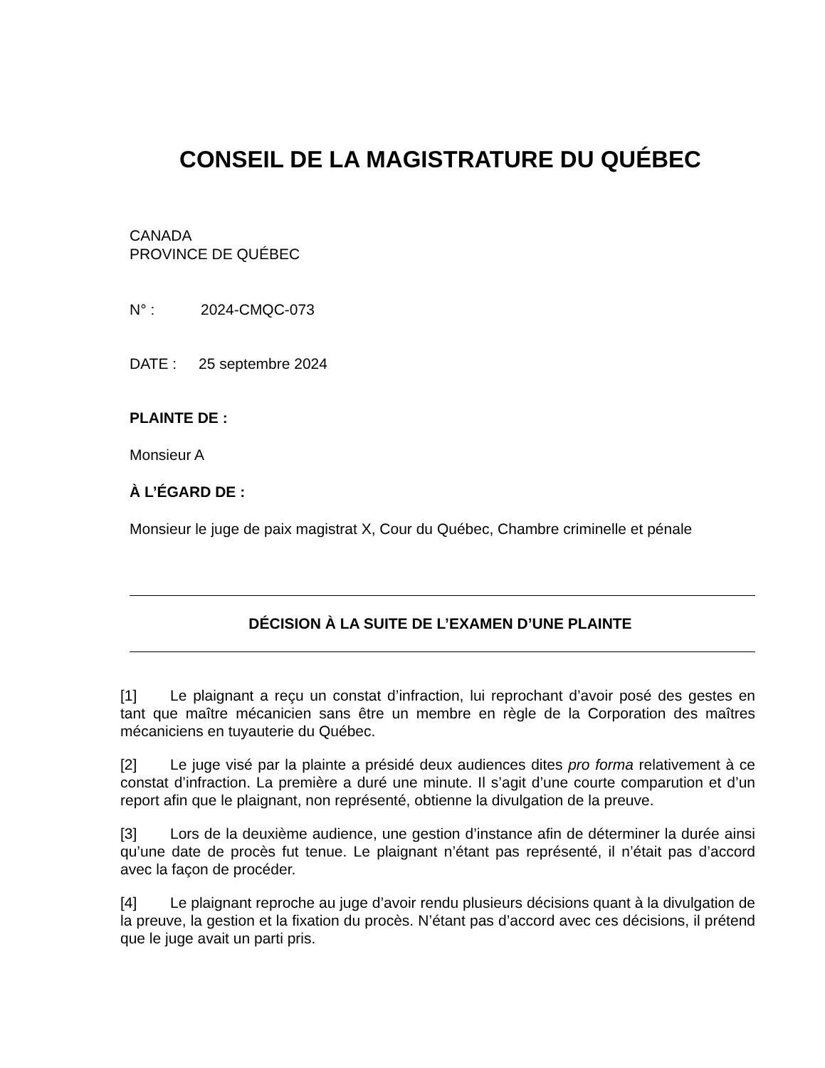CONSEIL DE LA MAGISTRATURE DU QUÉBEC
CANADA
PROVINCE DE QUÉBEC
N° : 2024-CMQC-073
DATE : 25 septembre 2024
PLAINTE DE :
Monsieur A
À L’ÉGARD DE :
Monsieur le juge de paix magistrat X, Cour du Québec, Chambre criminelle et pénale
DÉCISION À LA SUITE DE L’EXAMEN D’UNE PLAINTE
[1] Le plaignant a reçu un constat d’infraction, lui reprochant d’avoir posé des gestes en tant que maître mécanicien sans être un membre en règle de la Corporation des maîtres mécaniciens en tuyauterie du Québec.
[2] Le juge visé par la plainte a présidé deux audiences dites pro forma relativement à ce constat d’infraction. La première a duré une minute. Il s’agit d’une courte comparution et d’un report afin que le plaignant, non représenté, obtienne la divulgation de la preuve.
[3] Lors de la deuxième audience, une gestion d’instance afin de déterminer la durée ainsi qu’une date de procès fut tenue. Le plaignant n’étant pas représenté, il n’était pas d’accord avec la façon de procéder.
[4] Le plaignant reproche au juge d’avoir rendu plusieurs décisions quant à la divulgation de la preuve, la gestion et la fixation du procès. N’étant pas d’accord avec ces décisions, il prétend que le juge avait un parti pris.